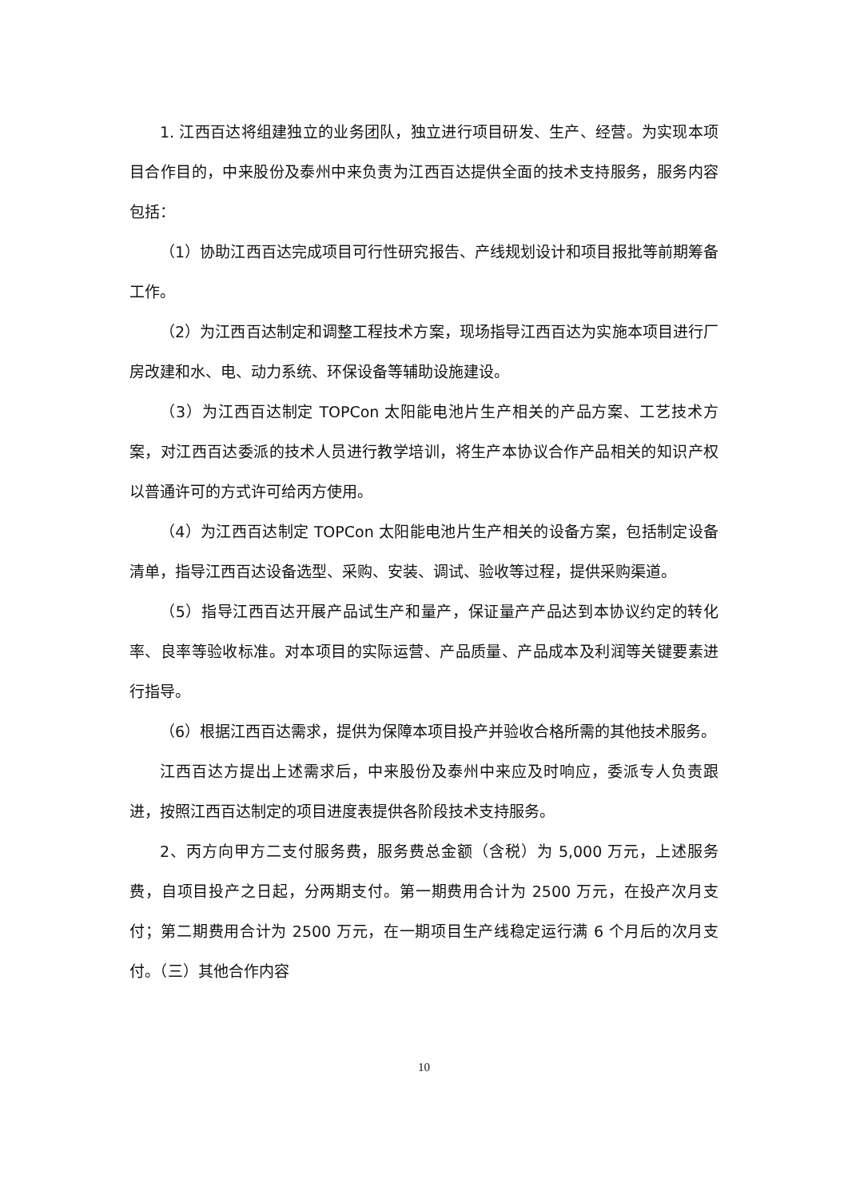1. 江西百达将组建独立的业务团队，独立进行项目研发、生产、经营。为实现本项目合作目的，中来股份及泰州中来负责为江西百达提供全面的技术支持服务，服务内容包括：
（1）协助江西百达完成项目可行性研究报告、产线规划设计和项目报批等前期筹备工作。
（2）为江西百达制定和调整工程技术方案，现场指导江西百达为实施本项目进行厂房改建和水、电、动力系统、环保设备等辅助设施建设。
（3）为江西百达制定 TOPCon 太阳能电池片生产相关的产品方案、工艺技术方案，对江西百达委派的技术人员进行教学培训，将生产本协议合作产品相关的知识产权以普通许可的方式许可给丙方使用。
（4）为江西百达制定 TOPCon 太阳能电池片生产相关的设备方案，包括制定设备清单，指导江西百达设备选型、采购、安装、调试、验收等过程，提供采购渠道。
（5）指导江西百达开展产品试生产和量产，保证量产产品达到本协议约定的转化率、良率等验收标准。对本项目的实际运营、产品质量、产品成本及利润等关键要素进行指导。
（6）根据江西百达需求，提供为保障本项目投产并验收合格所需的其他技术服务。
江西百达方提出上述需求后，中来股份及泰州中来应及时响应，委派专人负责跟进，按照江西百达制定的项目进度表提供各阶段技术支持服务。
2、丙方向甲方二支付服务费，服务费总金额（含税）为 5,000 万元，上述服务费，自项目投产之日起，分两期支付。第一期费用合计为 2500 万元，在投产次月支付；第二期费用合计为 2500 万元，在一期项目生产线稳定运行满 6 个月后的次月支付。（三）其他合作内容
10